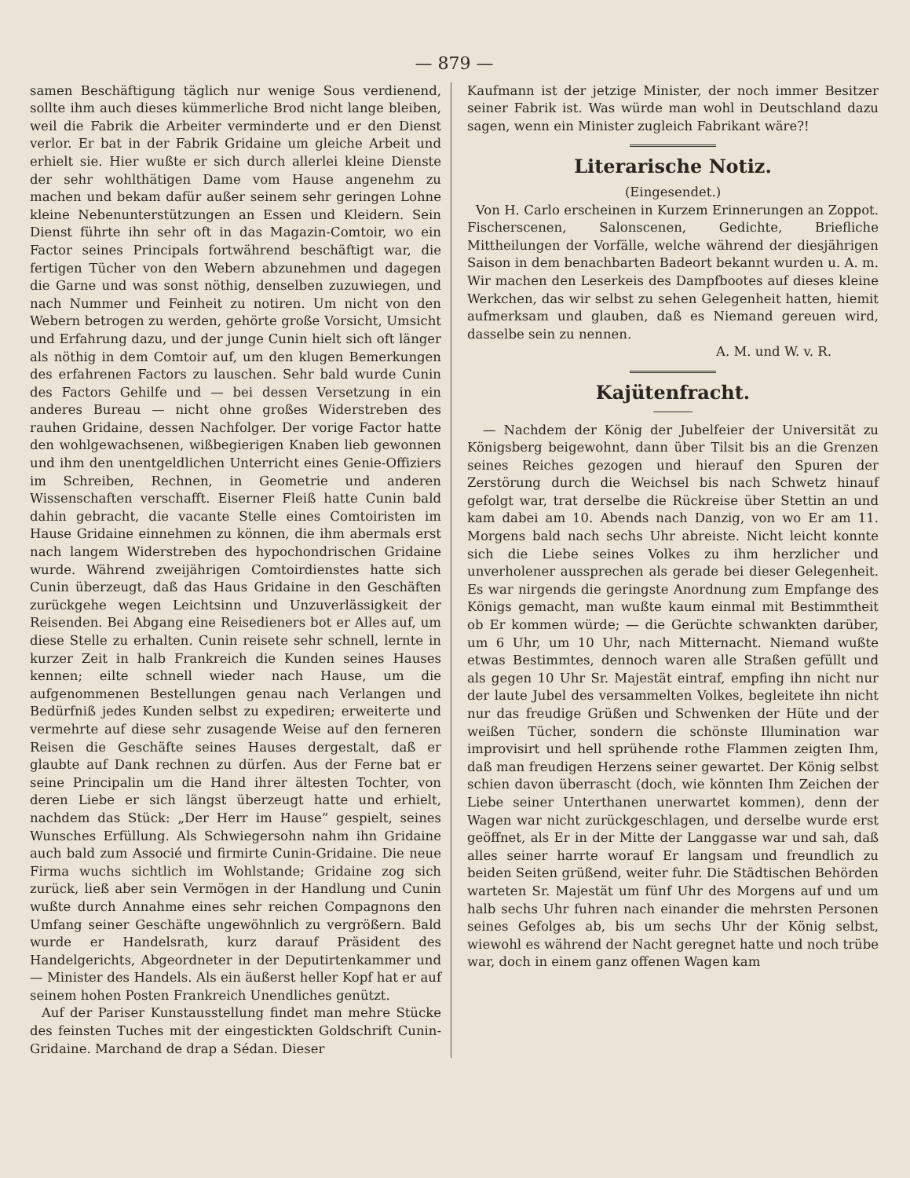— 879 —
samen Beschäftigung täglich nur wenige Sous verdienend, sollte ihm auch dieses kümmerliche Brod nicht lange bleiben, weil die Fabrik die Arbeiter verminderte und er den Dienst verlor. Er bat in der Fabrik Gridaine um gleiche Arbeit und erhielt sie. Hier wußte er sich durch allerlei kleine Dienste der sehr wohlthätigen Dame vom Hause angenehm zu machen und bekam dafür außer seinem sehr geringen Lohne kleine Nebenunterstützungen an Essen und Kleidern. Sein Dienst führte ihn sehr oft in das Magazin-Comtoir, wo ein Factor seines Principals fortwährend beschäftigt war, die fertigen Tücher von den Webern abzunehmen und dagegen die Garne und was sonst nöthig, denselben zuzuwiegen, und nach Nummer und Feinheit zu notiren. Um nicht von den Webern betrogen zu werden, gehörte große Vorsicht, Umsicht und Erfahrung dazu, und der junge Cunin hielt sich oft länger als nöthig in dem Comtoir auf, um den klugen Bemerkungen des erfahrenen Factors zu lauschen. Sehr bald wurde Cunin des Factors Gehilfe und — bei dessen Versetzung in ein anderes Bureau — nicht ohne großes Widerstreben des rauhen Gridaine, dessen Nachfolger. Der vorige Factor hatte den wohlgewachsenen, wißbegierigen Knaben lieb gewonnen und ihm den unentgeldlichen Unterricht eines Genie-Offiziers im Schreiben, Rechnen, in Geometrie und anderen Wissenschaften verschafft. Eiserner Fleiß hatte Cunin bald dahin gebracht, die vacante Stelle eines Comtoiristen im Hause Gridaine einnehmen zu können, die ihm abermals erst nach langem Widerstreben des hypochondrischen Gridaine wurde. Während zweijährigen Comtoirdienstes hatte sich Cunin überzeugt, daß das Haus Gridaine in den Geschäften zurückgehe wegen Leichtsinn und Unzuverlässigkeit der Reisenden. Bei Abgang eine Reisedieners bot er Alles auf, um diese Stelle zu erhalten. Cunin reisete sehr schnell, lernte in kurzer Zeit in halb Frankreich die Kunden seines Hauses kennen; eilte schnell wieder nach Hause, um die aufgenommenen Bestellungen genau nach Verlangen und Bedürfniß jedes Kunden selbst zu expediren; erweiterte und vermehrte auf diese sehr zusagende Weise auf den ferneren Reisen die Geschäfte seines Hauses dergestalt, daß er glaubte auf Dank rechnen zu dürfen. Aus der Ferne bat er seine Principalin um die Hand ihrer ältesten Tochter, von deren Liebe er sich längst überzeugt hatte und erhielt, nachdem das Stück: „Der Herr im Hause“ gespielt, seines Wunsches Erfüllung. Als Schwiegersohn nahm ihn Gridaine auch bald zum Associé und firmirte Cunin-Gridaine. Die neue Firma wuchs sichtlich im Wohlstande; Gridaine zog sich zurück, ließ aber sein Vermögen in der Handlung und Cunin wußte durch Annahme eines sehr reichen Compagnons den Umfang seiner Geschäfte ungewöhnlich zu vergrößern. Bald wurde er Handelsrath, kurz darauf Präsident des Handelgerichts, Abgeordneter in der Deputirtenkammer und — Minister des Handels. Als ein äußerst heller Kopf hat er auf seinem hohen Posten Frankreich Unendliches genützt.
Auf der Pariser Kunstausstellung findet man mehre Stücke des feinsten Tuches mit der eingestickten Goldschrift Cunin-Gridaine. Marchand de drap a Sédan. Dieser
Kaufmann ist der jetzige Minister, der noch immer Besitzer seiner Fabrik ist. Was würde man wohl in Deutschland dazu sagen, wenn ein Minister zugleich Fabrikant wäre?!
Literarische Notiz.
(Eingesendet.)
Von H. Carlo erscheinen in Kurzem Erinnerungen an Zoppot. Fischerscenen, Salonscenen, Gedichte, Briefliche Mittheilungen der Vorfälle, welche während der diesjährigen Saison in dem benachbarten Badeort bekannt wurden u. A. m. Wir machen den Leserkeis des Dampfbootes auf dieses kleine Werkchen, das wir selbst zu sehen Gelegenheit hatten, hiemit aufmerksam und glauben, daß es Niemand gereuen wird, dasselbe sein zu nennen.
A. M. und W. v. R.
Kajütenfracht.
— Nachdem der König der Jubelfeier der Universität zu Königsberg beigewohnt, dann über Tilsit bis an die Grenzen seines Reiches gezogen und hierauf den Spuren der Zerstörung durch die Weichsel bis nach Schwetz hinauf gefolgt war, trat derselbe die Rückreise über Stettin an und kam dabei am 10. Abends nach Danzig, von wo Er am 11. Morgens bald nach sechs Uhr abreiste. Nicht leicht konnte sich die Liebe seines Volkes zu ihm herzlicher und unverholener aussprechen als gerade bei dieser Gelegenheit. Es war nirgends die geringste Anordnung zum Empfange des Königs gemacht, man wußte kaum einmal mit Bestimmtheit ob Er kommen würde; — die Gerüchte schwankten darüber, um 6 Uhr, um 10 Uhr, nach Mitternacht. Niemand wußte etwas Bestimmtes, dennoch waren alle Straßen gefüllt und als gegen 10 Uhr Sr. Majestät eintraf, empfing ihn nicht nur der laute Jubel des versammelten Volkes, begleitete ihn nicht nur das freudige Grüßen und Schwenken der Hüte und der weißen Tücher, sondern die schönste Illumination war improvisirt und hell sprühende rothe Flammen zeigten Ihm, daß man freudigen Herzens seiner gewartet. Der König selbst schien davon überrascht (doch, wie könnten Ihm Zeichen der Liebe seiner Unterthanen unerwartet kommen), denn der Wagen war nicht zurückgeschlagen, und derselbe wurde erst geöffnet, als Er in der Mitte der Langgasse war und sah, daß alles seiner harrte worauf Er langsam und freundlich zu beiden Seiten grüßend, weiter fuhr. Die Städtischen Behörden warteten Sr. Majestät um fünf Uhr des Morgens auf und um halb sechs Uhr fuhren nach einander die mehrsten Personen seines Gefolges ab, bis um sechs Uhr der König selbst, wiewohl es während der Nacht geregnet hatte und noch trübe war, doch in einem ganz offenen Wagen kam